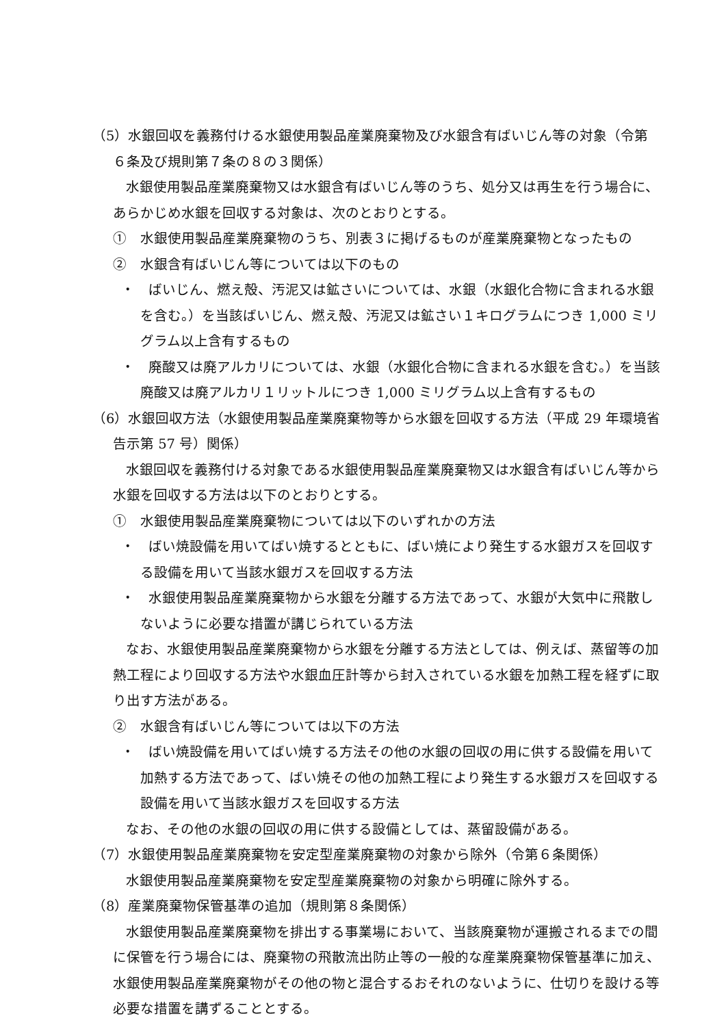（5）水銀回収を義務付ける水銀使用製品産業廃棄物及び水銀含有ばいじん等の対象（令第６条及び規則第７条の８の３関係）
水銀使用製品産業廃棄物又は水銀含有ばいじん等のうち、処分又は再生を行う場合に、あらかじめ水銀を回収する対象は、次のとおりとする。
①　水銀使用製品産業廃棄物のうち、別表３に掲げるものが産業廃棄物となったもの
②　水銀含有ばいじん等については以下のもの
・　ばいじん、燃え殻、汚泥又は鉱さいについては、水銀（水銀化合物に含まれる水銀を含む。）を当該ばいじん、燃え殻、汚泥又は鉱さい１キログラムにつき 1,000 ミリグラム以上含有するもの
・　廃酸又は廃アルカリについては、水銀（水銀化合物に含まれる水銀を含む。）を当該廃酸又は廃アルカリ１リットルにつき 1,000 ミリグラム以上含有するもの
（6）水銀回収方法（水銀使用製品産業廃棄物等から水銀を回収する方法（平成 29 年環境省告示第 57 号）関係）
水銀回収を義務付ける対象である水銀使用製品産業廃棄物又は水銀含有ばいじん等から水銀を回収する方法は以下のとおりとする。
①　水銀使用製品産業廃棄物については以下のいずれかの方法
・　ばい焼設備を用いてばい焼するとともに、ばい焼により発生する水銀ガスを回収する設備を用いて当該水銀ガスを回収する方法
・　水銀使用製品産業廃棄物から水銀を分離する方法であって、水銀が大気中に飛散しないように必要な措置が講じられている方法
なお、水銀使用製品産業廃棄物から水銀を分離する方法としては、例えば、蒸留等の加熱工程により回収する方法や水銀血圧計等から封入されている水銀を加熱工程を経ずに取り出す方法がある。
②　水銀含有ばいじん等については以下の方法
・　ばい焼設備を用いてばい焼する方法その他の水銀の回収の用に供する設備を用いて加熱する方法であって、ばい焼その他の加熱工程により発生する水銀ガスを回収する設備を用いて当該水銀ガスを回収する方法
なお、その他の水銀の回収の用に供する設備としては、蒸留設備がある。
（7）水銀使用製品産業廃棄物を安定型産業廃棄物の対象から除外（令第６条関係）
水銀使用製品産業廃棄物を安定型産業廃棄物の対象から明確に除外する。
（8）産業廃棄物保管基準の追加（規則第８条関係）
水銀使用製品産業廃棄物を排出する事業場において、当該廃棄物が運搬されるまでの間に保管を行う場合には、廃棄物の飛散流出防止等の一般的な産業廃棄物保管基準に加え、水銀使用製品産業廃棄物がその他の物と混合するおそれのないように、仕切りを設ける等必要な措置を講ずることとする。